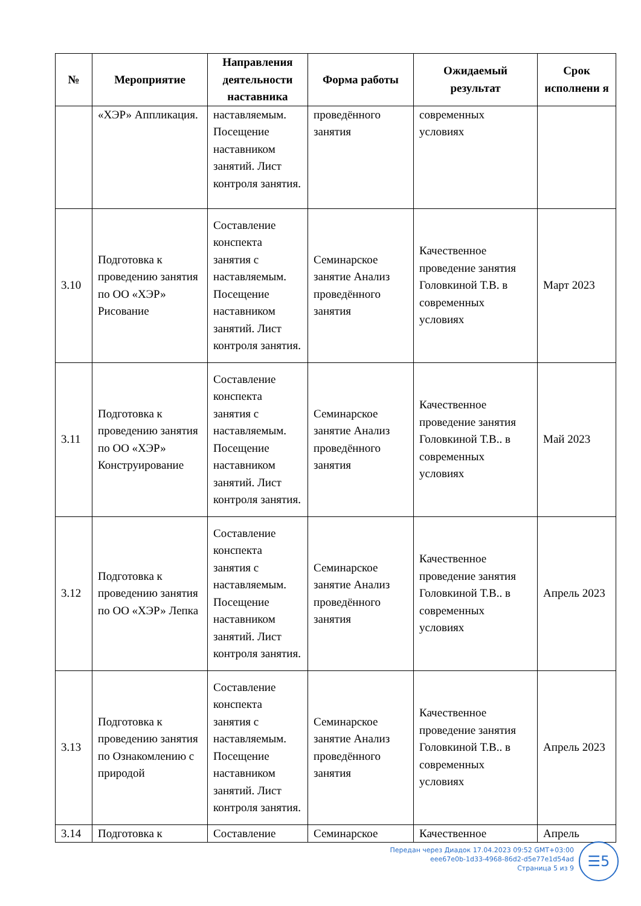| № | Мероприятие | Направления деятельности наставника | Форма работы | Ожидаемый результат | Срок исполнени я |
| --- | --- | --- | --- | --- | --- |
| | «ХЭР» Аппликация. | наставляемым. Посещение наставником занятий. Лист контроля занятия. | проведённого занятия | современных условиях | |
| 3.10 | Подготовка к проведению занятия по ОО «ХЭР» Рисование | Составление конспекта занятия с наставляемым. Посещение наставником занятий. Лист контроля занятия. | Семинарское занятие Анализ проведённого занятия | Качественное проведение занятия Головкиной Т.В. в современных условиях | Март 2023 |
| 3.11 | Подготовка к проведению занятия по ОО «ХЭР» Конструирование | Составление конспекта занятия с наставляемым. Посещение наставником занятий. Лист контроля занятия. | Семинарское занятие Анализ проведённого занятия | Качественное проведение занятия Головкиной Т.В.. в современных условиях | Май 2023 |
| 3.12 | Подготовка к проведению занятия по ОО «ХЭР» Лепка | Составление конспекта занятия с наставляемым. Посещение наставником занятий. Лист контроля занятия. | Семинарское занятие Анализ проведённого занятия | Качественное проведение занятия Головкиной Т.В.. в современных условиях | Апрель 2023 |
| 3.13 | Подготовка к проведению занятия по Ознакомлению с природой | Составление конспекта занятия с наставляемым. Посещение наставником занятий. Лист контроля занятия. | Семинарское занятие Анализ проведённого занятия | Качественное проведение занятия Головкиной Т.В.. в современных условиях | Апрель 2023 |
| 3.14 | Подготовка к | Составление | Семинарское | Качественное | Апрель |
Передан через Диадок 17.04.2023 09:52 GMT+03:00
eee67e0b-1d33-4968-86d2-d5e77e1d54ad
Страница 5 из 9
☰5